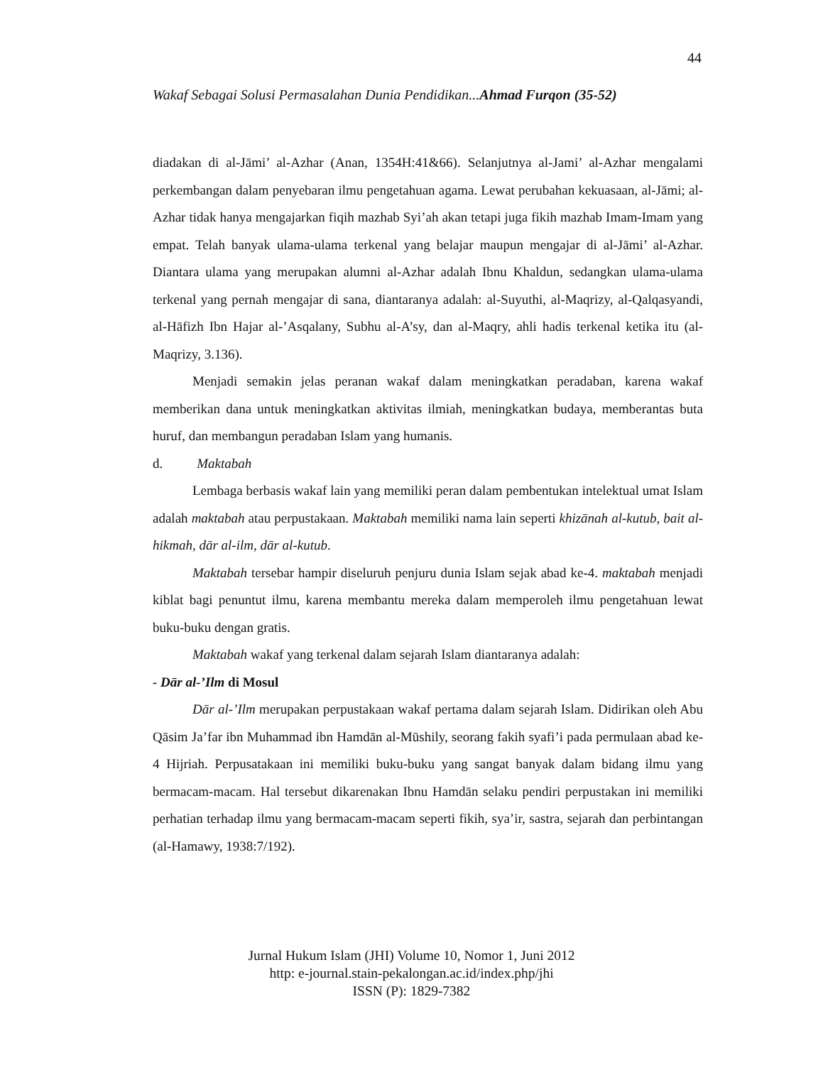44
Wakaf Sebagai Solusi Permasalahan Dunia Pendidikan...Ahmad Furqon (35-52)
diadakan di al-Jāmi’ al-Azhar (Anan, 1354H:41&66). Selanjutnya al-Jami’ al-Azhar mengalami perkembangan dalam penyebaran ilmu pengetahuan agama. Lewat perubahan kekuasaan, al-Jāmi; al-Azhar tidak hanya mengajarkan fiqih mazhab Syi’ah akan tetapi juga fikih mazhab Imam-Imam yang empat. Telah banyak ulama-ulama terkenal yang belajar maupun mengajar di al-Jāmi’ al-Azhar. Diantara ulama yang merupakan alumni al-Azhar adalah Ibnu Khaldun, sedangkan ulama-ulama terkenal yang pernah mengajar di sana, diantaranya adalah: al-Suyuthi, al-Maqrizy, al-Qalqasyandi, al-Hāfizh Ibn Hajar al-’Asqalany, Subhu al-A’sy, dan al-Maqry, ahli hadis terkenal ketika itu (al-Maqrizy, 3.136).
Menjadi semakin jelas peranan wakaf dalam meningkatkan peradaban, karena wakaf memberikan dana untuk meningkatkan aktivitas ilmiah, meningkatkan budaya, memberantas buta huruf, dan membangun peradaban Islam yang humanis.
d. Maktabah
Lembaga berbasis wakaf lain yang memiliki peran dalam pembentukan intelektual umat Islam adalah maktabah atau perpustakaan. Maktabah memiliki nama lain seperti khizānah al-kutub, bait al-hikmah, dār al-ilm, dār al-kutub.
Maktabah tersebar hampir diseluruh penjuru dunia Islam sejak abad ke-4. maktabah menjadi kiblat bagi penuntut ilmu, karena membantu mereka dalam memperoleh ilmu pengetahuan lewat buku-buku dengan gratis.
Maktabah wakaf yang terkenal dalam sejarah Islam diantaranya adalah:
- Dār al-’Ilm di Mosul
Dār al-’Ilm merupakan perpustakaan wakaf pertama dalam sejarah Islam. Didirikan oleh Abu Qāsim Ja’far ibn Muhammad ibn Hamdān al-Mūshily, seorang fakih syafi’i pada permulaan abad ke-4 Hijriah. Perpusatakaan ini memiliki buku-buku yang sangat banyak dalam bidang ilmu yang bermacam-macam. Hal tersebut dikarenakan Ibnu Hamdān selaku pendiri perpustakan ini memiliki perhatian terhadap ilmu yang bermacam-macam seperti fikih, sya’ir, sastra, sejarah dan perbintangan (al-Hamawy, 1938:7/192).
Jurnal Hukum Islam (JHI) Volume 10, Nomor 1, Juni 2012
http: e-journal.stain-pekalongan.ac.id/index.php/jhi
ISSN (P): 1829-7382